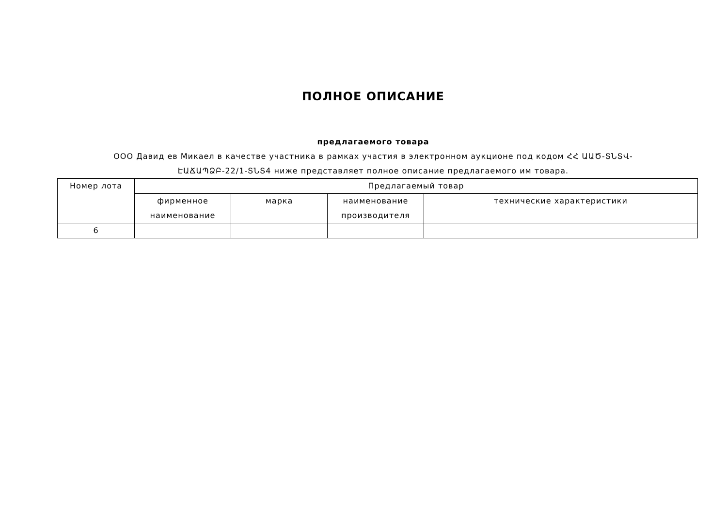ПОЛНОЕ ОПИСАНИЕ
предлагаемого товара
ООО Давид ев Микаел в качестве участника в рамках участия в электронном аукционе под кодом ՀՀ ԱԱԾ-ՏՆՏՎ-ԷԱՃԱՊՁԲ-22/1-ՏՆՏ4 ниже представляет полное описание предлагаемого им товара.
| Номер лота | Предлагаемый товар | | | |
| --- | --- | --- | --- | --- |
| | фирменное наименование | марка | наименование производителя | технические характеристики |
| 6 | | | | |